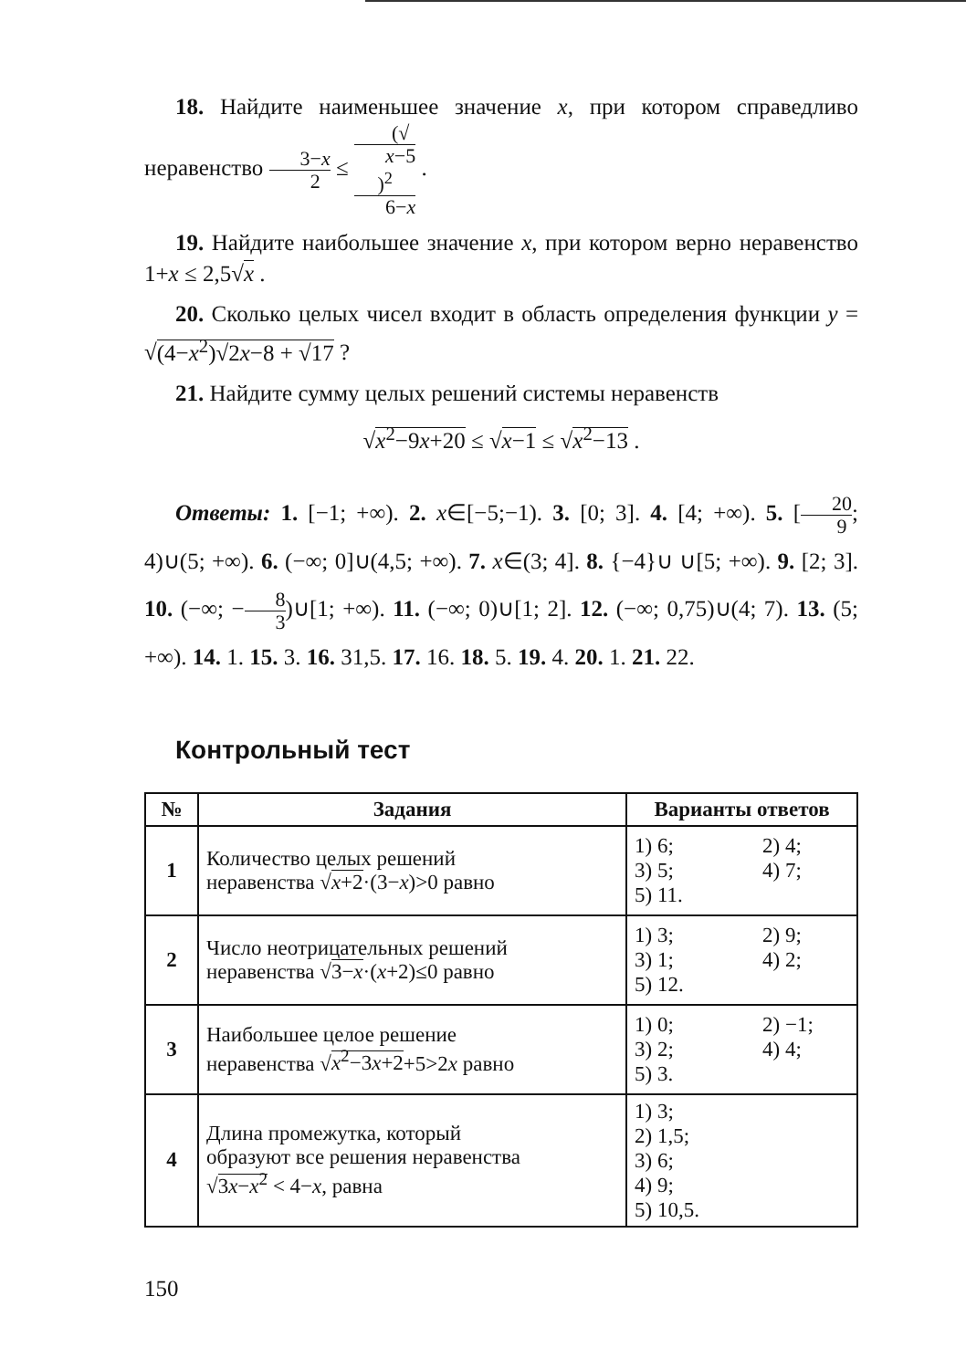18. Найдите наименьшее значение x, при котором справедливо неравенство 3−x 2 ≤ (√
x−5)<sup>2</sup> 6−x .
19. Найдите наибольшее значение x, при котором верно неравенство 1+x ≤ 2,5√x .
20. Сколько целых чисел входит в область определения функции y = √(4−x<sup>2</sup>)√2x−8 + √17 ?
21. Найдите сумму целых решений системы неравенств
√x<sup>2</sup>−9x+20 ≤ √x−1 ≤ √x<sup>2</sup>−13 .
Ответы: 1. [−1; +∞). 2. x∈[−5;−1). 3. [0; 3]. 4. [4; +∞). 5. [20 9; 4)∪(5; +∞). 6. (−∞; 0]∪(4,5; +∞). 7. x∈(3; 4]. 8. {−4}∪ ∪[5; +∞). 9. [2; 3]. 10. (−∞; −8 3)∪[1; +∞). 11. (−∞; 0)∪[1; 2]. 12. (−∞; 0,75)∪(4; 7). 13. (5; +∞). 14. 1. 15. 3. 16. 31,5. 17. 16. 18. 5. 19. 4. 20. 1. 21. 22.
Контрольный тест
| № | Задания | Варианты ответов |
| --- | --- | --- |
| 1 | Количество целых решений неравенства √ x +2 ·(3− x )>0 равно | 1) 6; 2) 4; 3) 5; 4) 7; 5) 11. |
| 2 | Число неотрицательных решений неравенства √ 3− x ·( x +2)≤0 равно | 1) 3; 2) 9; 3) 1; 4) 2; 5) 12. |
| 3 | Наибольшее целое решение неравенства √ x<sup>2</sup>−3 x +2 +5>2 x равно | 1) 0; 2) −1; 3) 2; 4) 4; 5) 3. |
| 4 | Длина промежутка, который образуют все решения неравенства √ 3 x − x<sup>2</sup> < 4− x , равна | 1) 3; 2) 1,5; 3) 6; 4) 9; 5) 10,5. |
150